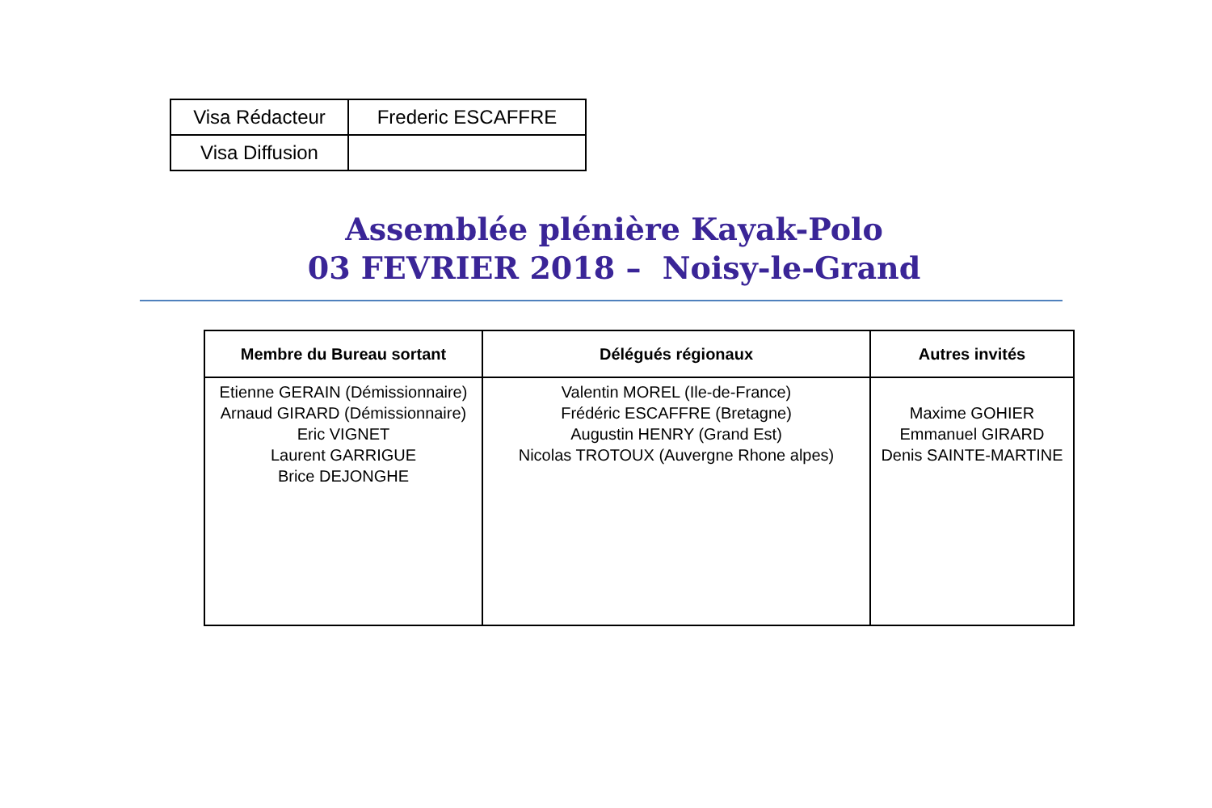| Visa Rédacteur | Frederic ESCAFFRE |
| Visa Diffusion | |
Assemblée plénière Kayak-Polo
03 FEVRIER 2018 – Noisy-le-Grand
| Membre du Bureau sortant | Délégués régionaux | Autres invités |
| --- | --- | --- |
| Etienne GERAIN (Démissionnaire) Arnaud GIRARD (Démissionnaire) Eric VIGNET Laurent GARRIGUE Brice DEJONGHE | Valentin MOREL (Ile-de-France) Frédéric ESCAFFRE (Bretagne) Augustin HENRY (Grand Est) Nicolas TROTOUX (Auvergne Rhone alpes) | Maxime GOHIER Emmanuel GIRARD Denis SAINTE-MARTINE |